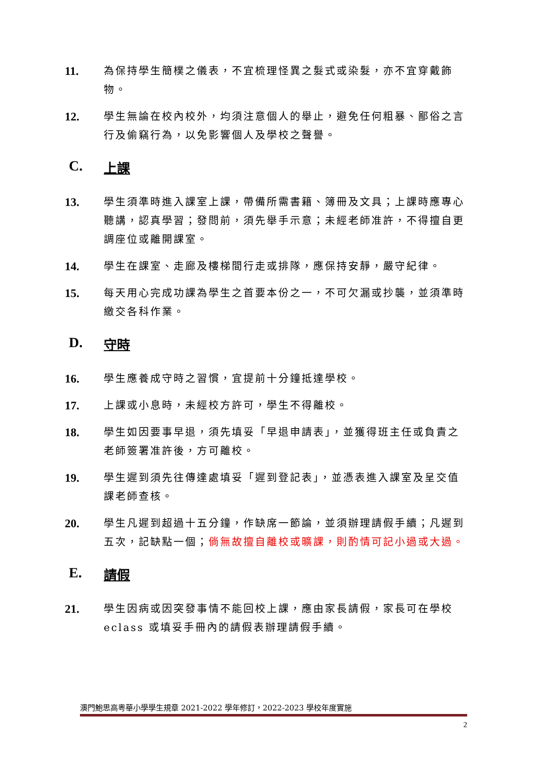11.
為保持學生簡樸之儀表，不宜梳理怪異之髮式或染髮，亦不宜穿戴飾物。
12.
學生無論在校內校外，均須注意個人的舉止，避免任何粗暴、鄙俗之言行及偷竊行為，以免影響個人及學校之聲譽。
C. 上課
13.
學生須準時進入課室上課，帶備所需書籍、簿冊及文具；上課時應專心聽講，認真學習；發問前，須先舉手示意；未經老師准許，不得擅自更調座位或離開課室。
14.
學生在課室、走廊及樓梯間行走或排隊，應保持安靜，嚴守紀律。
15.
每天用心完成功課為學生之首要本份之一，不可欠漏或抄襲，並須準時繳交各科作業。
D. 守時
16.
學生應養成守時之習慣，宜提前十分鐘抵達學校。
17.
上課或小息時，未經校方許可，學生不得離校。
18.
學生如因要事早退，須先填妥「早退申請表」，並獲得班主任或負責之老師簽署准許後，方可離校。
19.
學生遲到須先往傳達處填妥「遲到登記表」，並憑表進入課室及呈交值課老師查核。
20.
學生凡遲到超過十五分鐘，作缺席一節論，並須辦理請假手續；凡遲到五次，記缺點一個；倘無故擅自離校或曠課，則酌情可記小過或大過。
E. 請假
21.
學生因病或因突發事情不能回校上課，應由家長請假，家長可在學校 eclass 或填妥手冊內的請假表辦理請假手續。
澳門鮑思高粵華小學學生規章 2021-2022 學年修訂，2022-2023 學校年度實施
2